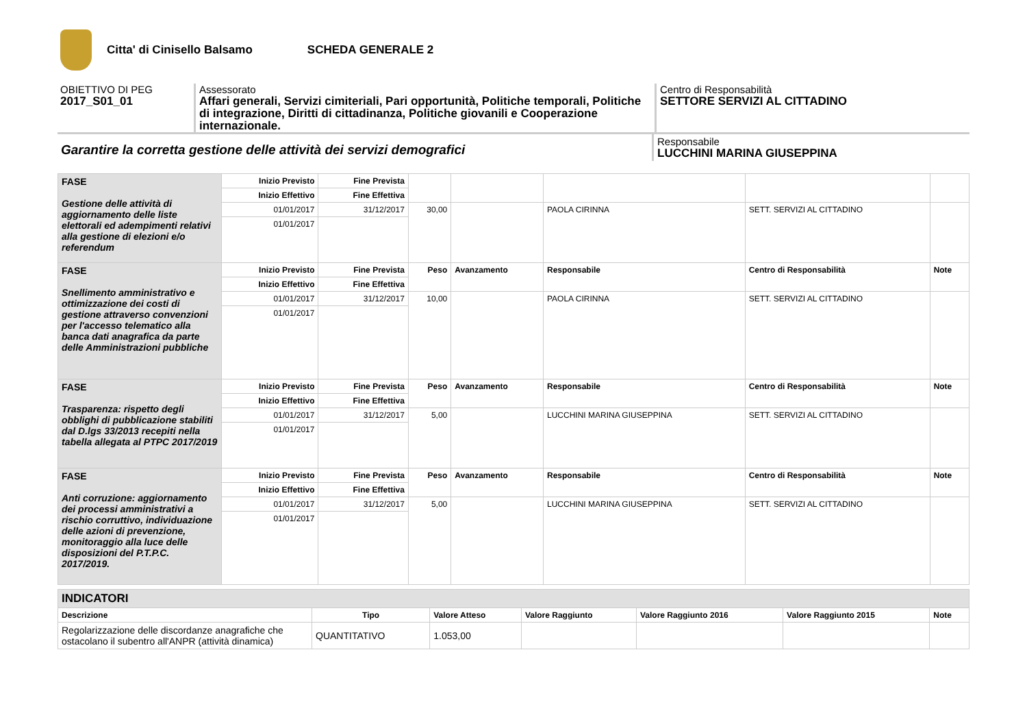Citta' di Cinisello Balsamo SCHEDA GENERALE 2
OBIETTIVO DI PEG
2017_S01_01
Assessorato
Affari generali, Servizi cimiteriali, Pari opportunità, Politiche temporali, Politiche di integrazione, Diritti di cittadinanza, Politiche giovanili e Cooperazione internazionale.
Centro di Responsabilità
SETTORE SERVIZI AL CITTADINO
Garantire la corretta gestione delle attività dei servizi demografici
Responsabile
LUCCHINI MARINA GIUSEPPINA
| FASE Gestione delle attività di aggiornamento delle liste elettorali ed adempimenti relativi alla gestione di elezioni e/o referendum | Inizio Previsto | Fine Prevista | | | | | |
| | Inizio Effettivo | Fine Effettiva | | | | | |
| | 01/01/2017 | 31/12/2017 | 30,00 | | PAOLA CIRINNA | SETT. SERVIZI AL CITTADINO | |
| | 01/01/2017 | | | | | | |
| FASE Snellimento amministrativo e ottimizzazione dei costi di gestione attraverso convenzioni per l'accesso telematico alla banca dati anagrafica da parte delle Amministrazioni pubbliche | Inizio Previsto | Fine Prevista | Peso | Avanzamento | Responsabile | Centro di Responsabilità | Note |
| | Inizio Effettivo | Fine Effettiva | | | | | |
| | 01/01/2017 | 31/12/2017 | 10,00 | | PAOLA CIRINNA | SETT. SERVIZI AL CITTADINO | |
| | 01/01/2017 | | | | | | |
| FASE Trasparenza: rispetto degli obblighi di pubblicazione stabiliti dal D.lgs 33/2013 recepiti nella tabella allegata al PTPC 2017/2019 | Inizio Previsto | Fine Prevista | Peso | Avanzamento | Responsabile | Centro di Responsabilità | Note |
| | Inizio Effettivo | Fine Effettiva | | | | | |
| | 01/01/2017 | 31/12/2017 | 5,00 | | LUCCHINI MARINA GIUSEPPINA | SETT. SERVIZI AL CITTADINO | |
| | 01/01/2017 | | | | | | |
| FASE Anti corruzione: aggiornamento dei processi amministrativi a rischio corruttivo, individuazione delle azioni di prevenzione, monitoraggio alla luce delle disposizioni del P.T.P.C. 2017/2019. | Inizio Previsto | Fine Prevista | Peso | Avanzamento | Responsabile | Centro di Responsabilità | Note |
| | Inizio Effettivo | Fine Effettiva | | | | | |
| | 01/01/2017 | 31/12/2017 | 5,00 | | LUCCHINI MARINA GIUSEPPINA | SETT. SERVIZI AL CITTADINO | |
| | 01/01/2017 | | | | | | |
| INDICATORI | | | | | | |
| --- | --- | --- | --- | --- | --- | --- |
| Descrizione | Tipo | Valore Atteso | Valore Raggiunto | Valore Raggiunto 2016 | Valore Raggiunto 2015 | Note |
| Regolarizzazione delle discordanze anagrafiche che ostacolano il subentro all'ANPR (attività dinamica) | QUANTITATIVO | 1.053,00 | | | | |